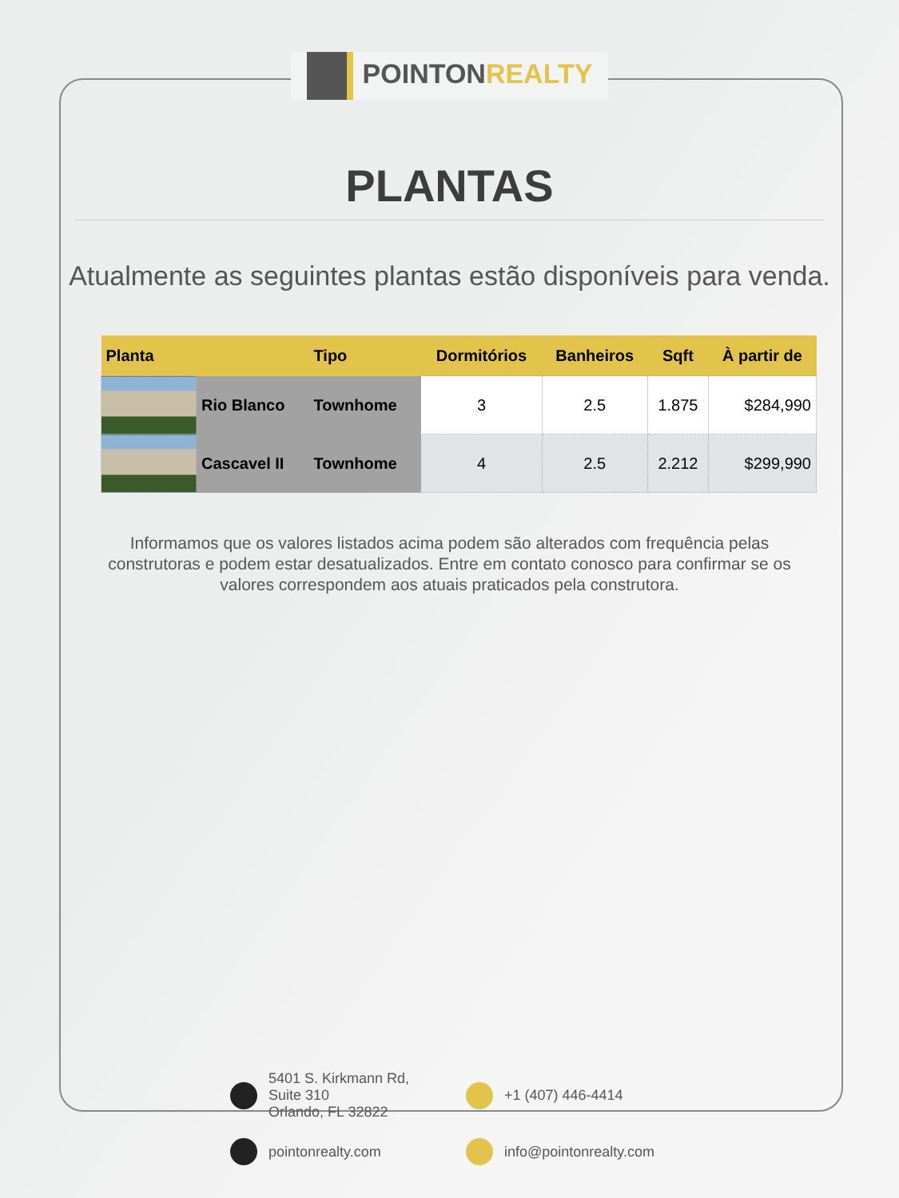POINTONREALTY
PLANTAS
Atualmente as seguintes plantas estão disponíveis para venda.
| Planta | | Tipo | Dormitórios | Banheiros | Sqft | À partir de |
| --- | --- | --- | --- | --- | --- | --- |
| | Rio Blanco | Townhome | 3 | 2.5 | 1.875 | $284,990 |
| | Cascavel II | Townhome | 4 | 2.5 | 2.212 | $299,990 |
Informamos que os valores listados acima podem são alterados com frequência pelas construtoras e podem estar desatualizados. Entre em contato conosco para confirmar se os valores correspondem aos atuais praticados pela construtora.
5401 S. Kirkmann Rd, Suite 310
Orlando, FL 32822
+1 (407) 446-4414
pointonrealty.com
info@pointonrealty.com